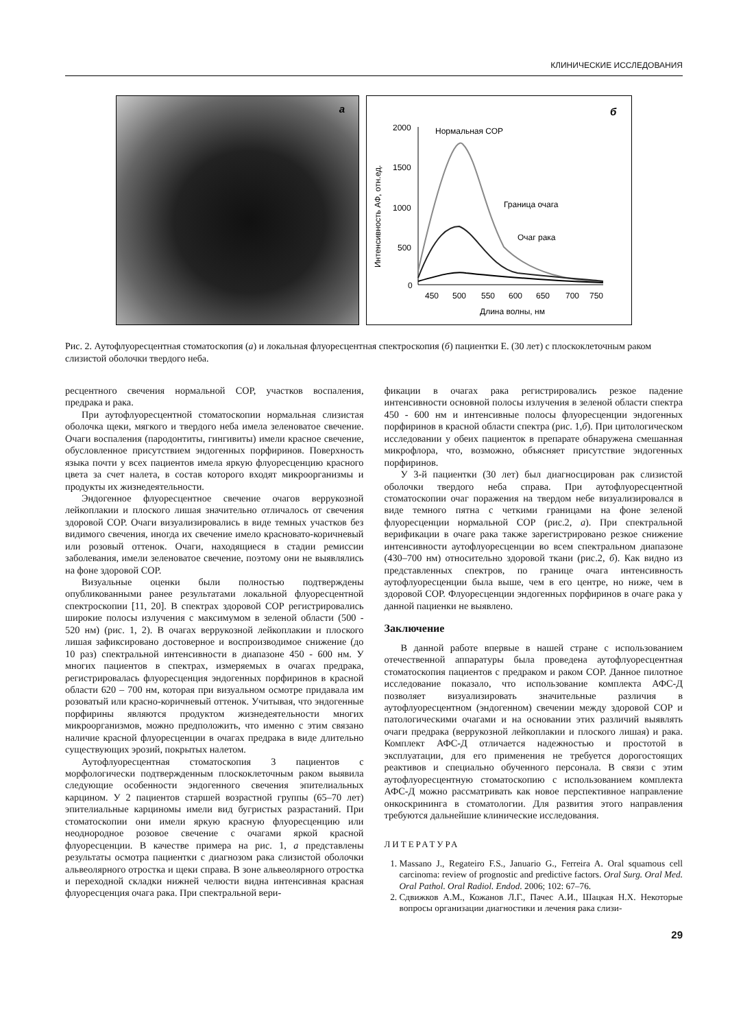КЛИНИЧЕСКИЕ ИССЛЕДОВАНИЯ
а
б
Нормальная СОР
2000
1500
1000
500
0
450
500
550
600
650
700
750
Длина волны, нм
Интенсивность АФ, отн.ед.
Граница очага
Очаг рака
Рис. 2. Аутофлуоресцентная стоматоскопия (а) и локальная флуоресцентная спектроскопия (б) пациентки Е. (30 лет) с плоскоклеточным раком слизистой оболочки твердого неба.
ресцентного свечения нормальной СОР, участков воспаления, предрака и рака.
При аутофлуоресцентной стоматоскопии нормальная слизистая оболочка щеки, мягкого и твердого неба имела зеленоватое свечение. Очаги воспаления (пародонтиты, гингивиты) имели красное свечение, обусловленное присутствием эндогенных порфиринов. Поверхность языка почти у всех пациентов имела яркую флуоресценцию красного цвета за счет налета, в состав которого входят микроорганизмы и продукты их жизнедеятельности.
Эндогенное флуоресцентное свечение очагов веррукозной лейкоплакии и плоского лишая значительно отличалось от свечения здоровой СОР. Очаги визуализировались в виде темных участков без видимого свечения, иногда их свечение имело красновато-коричневый или розовый оттенок. Очаги, находящиеся в стадии ремиссии заболевания, имели зеленоватое свечение, поэтому они не выявлялись на фоне здоровой СОР.
Визуальные оценки были полностью подтверждены опубликованными ранее результатами локальной флуоресцентной спектроскопии [11, 20]. В спектрах здоровой СОР регистрировались широкие полосы излучения с максимумом в зеленой области (500 - 520 нм) (рис. 1, 2). В очагах веррукозной лейкоплакии и плоского лишая зафиксировано достоверное и воспроизводимое снижение (до 10 раз) спектральной интенсивности в диапазоне 450 - 600 нм. У многих пациентов в спектрах, измеряемых в очагах предрака, регистрировалась флуоресценция эндогенных порфиринов в красной области 620 – 700 нм, которая при визуальном осмотре придавала им розоватый или красно-коричневый оттенок. Учитывая, что эндогенные порфирины являются продуктом жизнедеятельности многих микроорганизмов, можно предположить, что именно с этим связано наличие красной флуоресценции в очагах предрака в виде длительно существующих эрозий, покрытых налетом.
Аутофлуоресцентная стоматоскопия 3 пациентов с морфологически подтвержденным плоскоклеточным раком выявила следующие особенности эндогенного свечения эпителиальных карцином. У 2 пациентов старшей возрастной группы (65–70 лет) эпителиальные карциномы имели вид бугристых разрастаний. При стоматоскопии они имели яркую красную флуоресценцию или неоднородное розовое свечение с очагами яркой красной флуоресценции. В качестве примера на рис. 1, а представлены результаты осмотра пациентки с диагнозом рака слизистой оболочки альвеолярного отростка и щеки справа. В зоне альвеолярного отростка и переходной складки нижней челюсти видна интенсивная красная флуоресценция очага рака. При спектральной вери-
фикации в очагах рака регистрировались резкое падение интенсивности основной полосы излучения в зеленой области спектра 450 - 600 нм и интенсивные полосы флуоресценции эндогенных порфиринов в красной области спектра (рис. 1,б). При цитологическом исследовании у обеих пациенток в препарате обнаружена смешанная микрофлора, что, возможно, объясняет присутствие эндогенных порфиринов.
У 3-й пациентки (30 лет) был диагносцирован рак слизистой оболочки твердого неба справа. При аутофлуоресцентной стоматоскопии очаг поражения на твердом небе визуализировался в виде темного пятна с четкими границами на фоне зеленой флуоресценции нормальной СОР (рис.2, а). При спектральной верификации в очаге рака также зарегистрировано резкое снижение интенсивности аутофлуоресценции во всем спектральном диапазоне (430–700 нм) относительно здоровой ткани (рис.2, б). Как видно из представленных спектров, по границе очага интенсивность аутофлуоресценции была выше, чем в его центре, но ниже, чем в здоровой СОР. Флуоресценции эндогенных порфиринов в очаге рака у данной пациенки не выявлено.
Заключение
В данной работе впервые в нашей стране с использованием отечественной аппаратуры была проведена аутофлуоресцентная стоматоскопия пациентов с предраком и раком СОР. Данное пилотное исследование показало, что использование комплекта АФС-Д позволяет визуализировать значительные различия в аутофлуоресцентном (эндогенном) свечении между здоровой СОР и патологическими очагами и на основании этих различий выявлять очаги предрака (веррукозной лейкоплакии и плоского лишая) и рака. Комплект АФС-Д отличается надежностью и простотой в эксплуатации, для его применения не требуется дорогостоящих реактивов и специально обученного персонала. В связи с этим аутофлуоресцентную стоматоскопию с использованием комплекта АФС-Д можно рассматривать как новое перспективное направление онкоскрининга в стоматологии. Для развития этого направления требуются дальнейшие клинические исследования.
ЛИТЕРАТУРА
1. Massano J., Regateiro F.S., Januario G., Ferreira A. Oral squamous cell carcinoma: review of prognostic and predictive factors. Oral Surg. Oral Med. Oral Pathol. Oral Radiol. Endod. 2006; 102: 67–76.
2. Сдвижков А.М., Кожанов Л.Г., Пачес А.И., Шацкая Н.Х. Некоторые вопросы организации диагностики и лечения рака слизи-
29